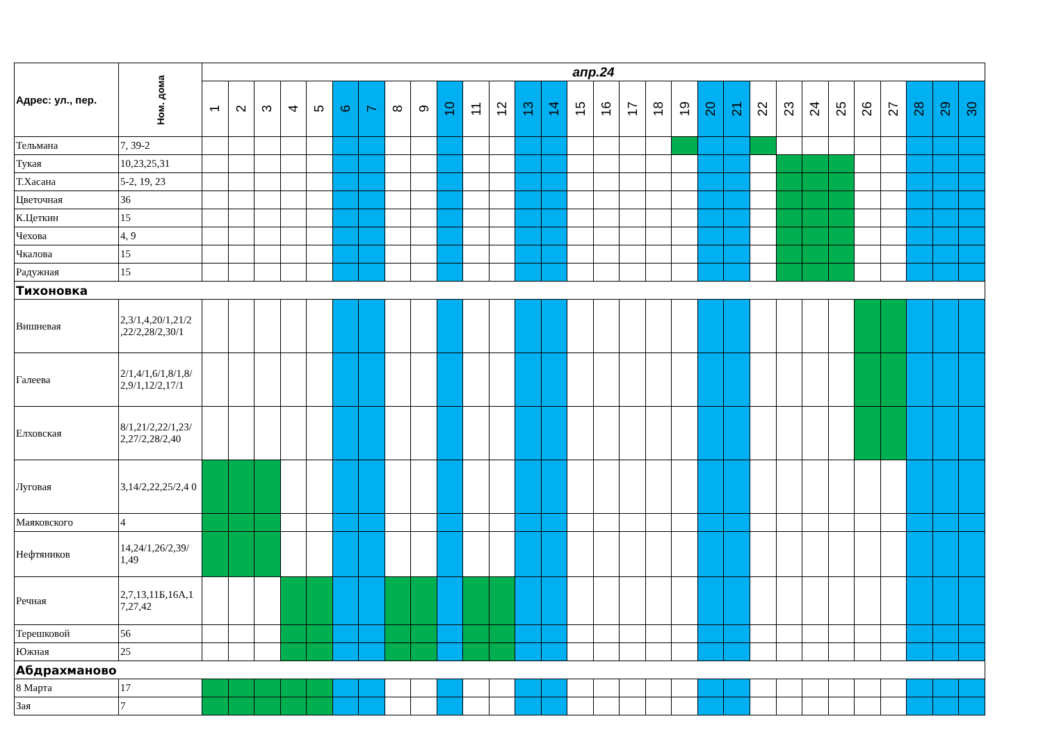| Адрес: ул., пер. | Ном. дома | апр.24 | | | | | | | | | | | | | | | | | | | | | | | | | | | | | |
| --- | --- | --- | --- | --- | --- | --- | --- | --- | --- | --- | --- | --- | --- | --- | --- | --- | --- | --- | --- | --- | --- | --- | --- | --- | --- | --- | --- | --- | --- | --- | --- |
| | | 1 | 2 | 3 | 4 | 5 | 6 | 7 | 8 | 9 | 10 | 11 | 12 | 13 | 14 | 15 | 16 | 17 | 18 | 19 | 20 | 21 | 22 | 23 | 24 | 25 | 26 | 27 | 28 | 29 | 30 |
| Тельмана | 7, 39-2 | | | | | | | | | | | | | | | | | | | | | | | | | | | | | | |
| Тукая | 10,23,25,31 | | | | | | | | | | | | | | | | | | | | | | | | | | | | | | |
| Т.Хасана | 5-2, 19, 23 | | | | | | | | | | | | | | | | | | | | | | | | | | | | | | |
| Цветочная | 36 | | | | | | | | | | | | | | | | | | | | | | | | | | | | | | |
| К.Цеткин | 15 | | | | | | | | | | | | | | | | | | | | | | | | | | | | | | |
| Чехова | 4, 9 | | | | | | | | | | | | | | | | | | | | | | | | | | | | | | |
| Чкалова | 15 | | | | | | | | | | | | | | | | | | | | | | | | | | | | | | |
| Радужная | 15 | | | | | | | | | | | | | | | | | | | | | | | | | | | | | | |
| Тихоновка | | | | | | | | | | | | | | | | | | | | | | | | | | | | | | | |
| Вишневая | 2,3/1,4,20/1,21/2 ,22/2,28/2,30/1 | | | | | | | | | | | | | | | | | | | | | | | | | | | | | | |
| Галеева | 2/1,4/1,6/1,8/1,8/ 2,9/1,12/2,17/1 | | | | | | | | | | | | | | | | | | | | | | | | | | | | | | |
| Елховская | 8/1,21/2,22/1,23/ 2,27/2,28/2,40 | | | | | | | | | | | | | | | | | | | | | | | | | | | | | | |
| Луговая | 3,14/2,22,25/2,4 0 | | | | | | | | | | | | | | | | | | | | | | | | | | | | | | |
| Маяковского | 4 | | | | | | | | | | | | | | | | | | | | | | | | | | | | | | |
| Нефтяников | 14,24/1,26/2,39/ 1,49 | | | | | | | | | | | | | | | | | | | | | | | | | | | | | | |
| Речная | 2,7,13,11Б,16А,1 7,27,42 | | | | | | | | | | | | | | | | | | | | | | | | | | | | | | |
| Терешковой | 56 | | | | | | | | | | | | | | | | | | | | | | | | | | | | | | |
| Южная | 25 | | | | | | | | | | | | | | | | | | | | | | | | | | | | | | |
| Абдрахманово | | | | | | | | | | | | | | | | | | | | | | | | | | | | | | | |
| 8 Марта | 17 | | | | | | | | | | | | | | | | | | | | | | | | | | | | | | |
| Зая | 7 | | | | | | | | | | | | | | | | | | | | | | | | | | | | | | |